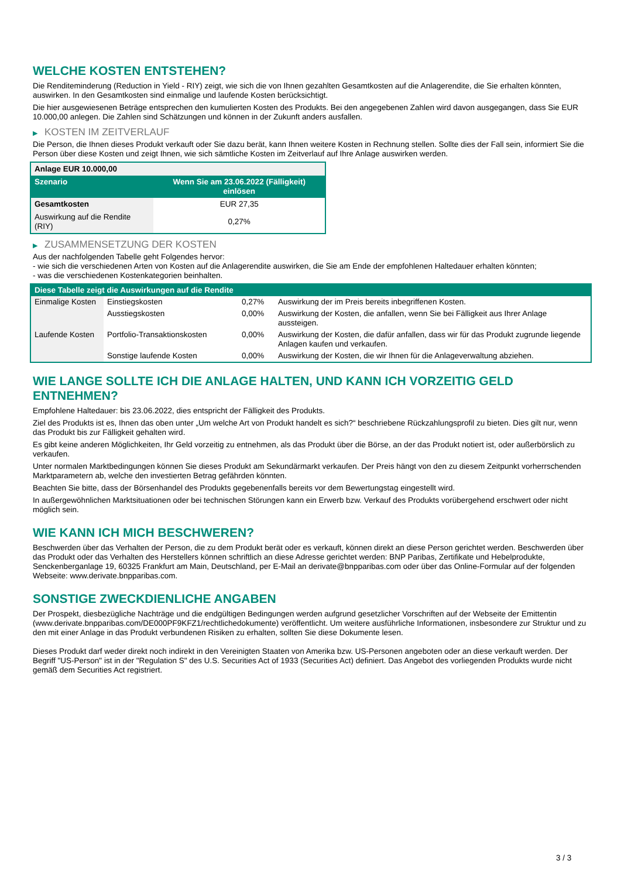WELCHE KOSTEN ENTSTEHEN?
Die Renditeminderung (Reduction in Yield - RIY) zeigt, wie sich die von Ihnen gezahlten Gesamtkosten auf die Anlagerendite, die Sie erhalten könnten, auswirken. In den Gesamtkosten sind einmalige und laufende Kosten berücksichtigt.
Die hier ausgewiesenen Beträge entsprechen den kumulierten Kosten des Produkts. Bei den angegebenen Zahlen wird davon ausgegangen, dass Sie EUR 10.000,00 anlegen. Die Zahlen sind Schätzungen und können in der Zukunft anders ausfallen.
▶ KOSTEN IM ZEITVERLAUF
Die Person, die Ihnen dieses Produkt verkauft oder Sie dazu berät, kann Ihnen weitere Kosten in Rechnung stellen. Sollte dies der Fall sein, informiert Sie die Person über diese Kosten und zeigt Ihnen, wie sich sämtliche Kosten im Zeitverlauf auf Ihre Anlage auswirken werden.
| Anlage EUR 10.000,00 | |
| --- | --- |
| Szenario | Wenn Sie am 23.06.2022 (Fälligkeit) einlösen |
| Gesamtkosten | EUR 27,35 |
| Auswirkung auf die Rendite (RIY) | 0,27% |
▶ ZUSAMMENSETZUNG DER KOSTEN
Aus der nachfolgenden Tabelle geht Folgendes hervor:
- wie sich die verschiedenen Arten von Kosten auf die Anlagerendite auswirken, die Sie am Ende der empfohlenen Haltedauer erhalten könnten;
- was die verschiedenen Kostenkategorien beinhalten.
| Diese Tabelle zeigt die Auswirkungen auf die Rendite | | | |
| Einmalige Kosten | Einstiegskosten | 0,27% | Auswirkung der im Preis bereits inbegriffenen Kosten. |
| | Ausstiegskosten | 0,00% | Auswirkung der Kosten, die anfallen, wenn Sie bei Fälligkeit aus Ihrer Anlage aussteigen. |
| Laufende Kosten | Portfolio-Transaktionskosten | 0,00% | Auswirkung der Kosten, die dafür anfallen, dass wir für das Produkt zugrunde liegende Anlagen kaufen und verkaufen. |
| | Sonstige laufende Kosten | 0,00% | Auswirkung der Kosten, die wir Ihnen für die Anlageverwaltung abziehen. |
WIE LANGE SOLLTE ICH DIE ANLAGE HALTEN, UND KANN ICH VORZEITIG GELD ENTNEHMEN?
Empfohlene Haltedauer: bis 23.06.2022, dies entspricht der Fälligkeit des Produkts.
Ziel des Produkts ist es, Ihnen das oben unter „Um welche Art von Produkt handelt es sich?“ beschriebene Rückzahlungsprofil zu bieten. Dies gilt nur, wenn das Produkt bis zur Fälligkeit gehalten wird.
Es gibt keine anderen Möglichkeiten, Ihr Geld vorzeitig zu entnehmen, als das Produkt über die Börse, an der das Produkt notiert ist, oder außerbörslich zu verkaufen.
Unter normalen Marktbedingungen können Sie dieses Produkt am Sekundärmarkt verkaufen. Der Preis hängt von den zu diesem Zeitpunkt vorherrschenden Marktparametern ab, welche den investierten Betrag gefährden könnten.
Beachten Sie bitte, dass der Börsenhandel des Produkts gegebenenfalls bereits vor dem Bewertungstag eingestellt wird.
In außergewöhnlichen Marktsituationen oder bei technischen Störungen kann ein Erwerb bzw. Verkauf des Produkts vorübergehend erschwert oder nicht möglich sein.
WIE KANN ICH MICH BESCHWEREN?
Beschwerden über das Verhalten der Person, die zu dem Produkt berät oder es verkauft, können direkt an diese Person gerichtet werden. Beschwerden über das Produkt oder das Verhalten des Herstellers können schriftlich an diese Adresse gerichtet werden: BNP Paribas, Zertifikate und Hebelprodukte, Senckenberganlage 19, 60325 Frankfurt am Main, Deutschland, per E-Mail an derivate@bnpparibas.com oder über das Online-Formular auf der folgenden Webseite: www.derivate.bnpparibas.com.
SONSTIGE ZWECKDIENLICHE ANGABEN
Der Prospekt, diesbezügliche Nachträge und die endgültigen Bedingungen werden aufgrund gesetzlicher Vorschriften auf der Webseite der Emittentin (www.derivate.bnpparibas.com/DE000PF9KFZ1/rechtlichedokumente) veröffentlicht. Um weitere ausführliche Informationen, insbesondere zur Struktur und zu den mit einer Anlage in das Produkt verbundenen Risiken zu erhalten, sollten Sie diese Dokumente lesen.
Dieses Produkt darf weder direkt noch indirekt in den Vereinigten Staaten von Amerika bzw. US-Personen angeboten oder an diese verkauft werden. Der Begriff "US-Person" ist in der "Regulation S" des U.S. Securities Act of 1933 (Securities Act) definiert. Das Angebot des vorliegenden Produkts wurde nicht gemäß dem Securities Act registriert.
3 / 3